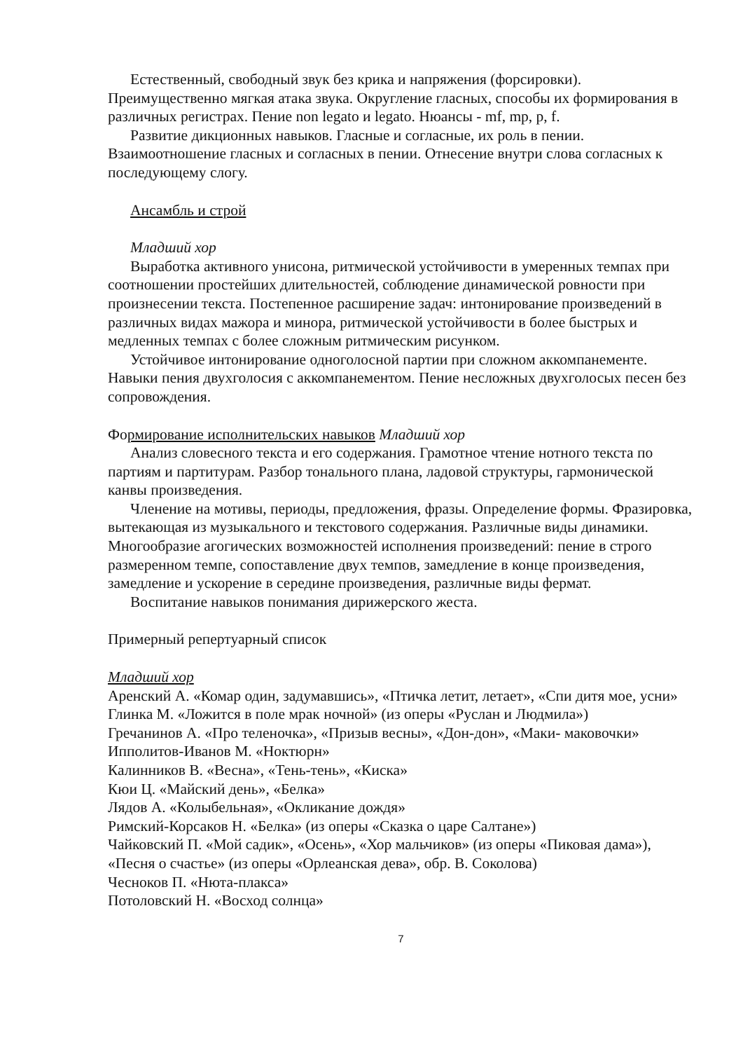Естественный, свободный звук без крика и напряжения (форсировки). Преимущественно мягкая атака звука. Округление гласных, способы их формирования в различных регистрах. Пение non legato и legato. Нюансы - mf, mp, p, f.
Развитие дикционных навыков. Гласные и согласные, их роль в пении. Взаимоотношение гласных и согласных в пении. Отнесение внутри слова согласных к последующему слогу.
Ансамбль и строй
Младший хор
Выработка активного унисона, ритмической устойчивости в умеренных темпах при соотношении простейших длительностей, соблюдение динамической ровности при произнесении текста. Постепенное расширение задач: интонирование произведений в различных видах мажора и минора, ритмической устойчивости в более быстрых и медленных темпах с более сложным ритмическим рисунком.
Устойчивое интонирование одноголосной партии при сложном аккомпанементе. Навыки пения двухголосия с аккомпанементом. Пение несложных двухголосых песен без сопровождения.
Формирование исполнительских навыков Младший хор
Анализ словесного текста и его содержания. Грамотное чтение нотного текста по партиям и партитурам. Разбор тонального плана, ладовой структуры, гармонической канвы произведения.
Членение на мотивы, периоды, предложения, фразы. Определение формы. Фразировка, вытекающая из музыкального и текстового содержания. Различные виды динамики. Многообразие агогических возможностей исполнения произведений: пение в строго размеренном темпе, сопоставление двух темпов, замедление в конце произведения, замедление и ускорение в середине произведения, различные виды фермат.
Воспитание навыков понимания дирижерского жеста.
Примерный репертуарный список
Младший хор
Аренский А. «Комар один, задумавшись», «Птичка летит, летает», «Спи дитя мое, усни»
Глинка М. «Ложится в поле мрак ночной» (из оперы «Руслан и Людмила»)
Гречанинов А. «Про теленочка», «Призыв весны», «Дон-дон», «Маки- маковочки»
Ипполитов-Иванов М. «Ноктюрн»
Калинников В. «Весна», «Тень-тень», «Киска»
Кюи Ц. «Майский день», «Белка»
Лядов А. «Колыбельная», «Окликание дождя»
Римский-Корсаков Н. «Белка» (из оперы «Сказка о царе Салтане»)
Чайковский П. «Мой садик», «Осень», «Хор мальчиков» (из оперы «Пиковая дама»), «Песня о счастье» (из оперы «Орлеанская дева», обр. В. Соколова)
Чесноков П. «Нюта-плакса»
Потоловский Н. «Восход солнца»
7